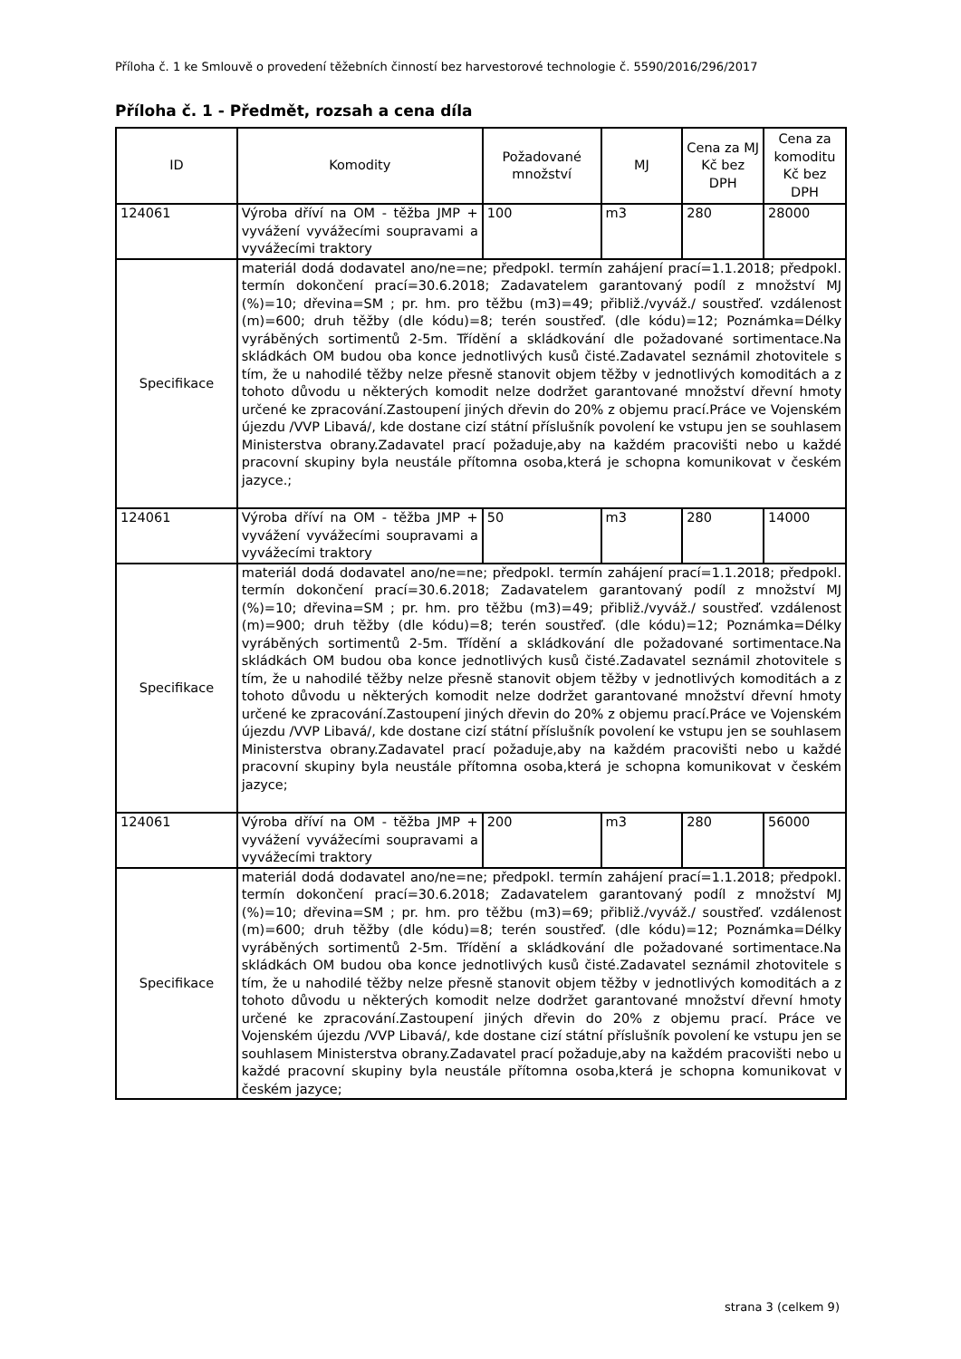Příloha č. 1 ke Smlouvě o provedení těžebních činností bez harvestorové technologie č. 5590/2016/296/2017
Příloha č. 1 - Předmět, rozsah a cena díla
| ID | Komodity | Požadované množství | MJ | Cena za MJ Kč bez DPH | Cena za komoditu Kč bez DPH |
| --- | --- | --- | --- | --- | --- |
| 124061 | Výroba dříví na OM - těžba JMP + vyvážení vyvážecími soupravami a vyvážecími traktory | 100 | m3 | 280 | 28000 |
| Specifikace | materiál dodá dodavatel ano/ne=ne; předpokl. termín zahájení prací=1.1.2018; předpokl. termín dokončení prací=30.6.2018; Zadavatelem garantovaný podíl z množství MJ (%)=10; dřevina=SM ; pr. hm. pro těžbu (m3)=49; přibliž./vyváž./ soustřeď. vzdálenost (m)=600; druh těžby (dle kódu)=8; terén soustřeď. (dle kódu)=12; Poznámka=Délky vyráběných sortimentů 2-5m. Třídění a skládkování dle požadované sortimentace.Na skládkách OM budou oba konce jednotlivých kusů čisté.Zadavatel seznámil zhotovitele s tím, že u nahodilé těžby nelze přesně stanovit objem těžby v jednotlivých komoditách a z tohoto důvodu u některých komodit nelze dodržet garantované množství dřevní hmoty určené ke zpracování.Zastoupení jiných dřevin do 20% z objemu prací.Práce ve Vojenském újezdu /VVP Libavá/, kde dostane cizí státní příslušník povolení ke vstupu jen se souhlasem Ministerstva obrany.Zadavatel prací požaduje,aby na každém pracovišti nebo u každé pracovní skupiny byla neustále přítomna osoba,která je schopna komunikovat v českém jazyce.; | | | | |
| 124061 | Výroba dříví na OM - těžba JMP + vyvážení vyvážecími soupravami a vyvážecími traktory | 50 | m3 | 280 | 14000 |
| Specifikace | materiál dodá dodavatel ano/ne=ne; předpokl. termín zahájení prací=1.1.2018; předpokl. termín dokončení prací=30.6.2018; Zadavatelem garantovaný podíl z množství MJ (%)=10; dřevina=SM ; pr. hm. pro těžbu (m3)=49; přibliž./vyváž./ soustřeď. vzdálenost (m)=900; druh těžby (dle kódu)=8; terén soustřeď. (dle kódu)=12; Poznámka=Délky vyráběných sortimentů 2-5m. Třídění a skládkování dle požadované sortimentace.Na skládkách OM budou oba konce jednotlivých kusů čisté.Zadavatel seznámil zhotovitele s tím, že u nahodilé těžby nelze přesně stanovit objem těžby v jednotlivých komoditách a z tohoto důvodu u některých komodit nelze dodržet garantované množství dřevní hmoty určené ke zpracování.Zastoupení jiných dřevin do 20% z objemu prací.Práce ve Vojenském újezdu /VVP Libavá/, kde dostane cizí státní příslušník povolení ke vstupu jen se souhlasem Ministerstva obrany.Zadavatel prací požaduje,aby na každém pracovišti nebo u každé pracovní skupiny byla neustále přítomna osoba,která je schopna komunikovat v českém jazyce; | | | | |
| 124061 | Výroba dříví na OM - těžba JMP + vyvážení vyvážecími soupravami a vyvážecími traktory | 200 | m3 | 280 | 56000 |
| Specifikace | materiál dodá dodavatel ano/ne=ne; předpokl. termín zahájení prací=1.1.2018; předpokl. termín dokončení prací=30.6.2018; Zadavatelem garantovaný podíl z množství MJ (%)=10; dřevina=SM ; pr. hm. pro těžbu (m3)=69; přibliž./vyváž./ soustřeď. vzdálenost (m)=600; druh těžby (dle kódu)=8; terén soustřeď. (dle kódu)=12; Poznámka=Délky vyráběných sortimentů 2-5m. Třídění a skládkování dle požadované sortimentace.Na skládkách OM budou oba konce jednotlivých kusů čisté.Zadavatel seznámil zhotovitele s tím, že u nahodilé těžby nelze přesně stanovit objem těžby v jednotlivých komoditách a z tohoto důvodu u některých komodit nelze dodržet garantované množství dřevní hmoty určené ke zpracování.Zastoupení jiných dřevin do 20% z objemu prací. Práce ve Vojenském újezdu /VVP Libavá/, kde dostane cizí státní příslušník povolení ke vstupu jen se souhlasem Ministerstva obrany.Zadavatel prací požaduje,aby na každém pracovišti nebo u každé pracovní skupiny byla neustále přítomna osoba,která je schopna komunikovat v českém jazyce; | | | | |
strana 3 (celkem 9)